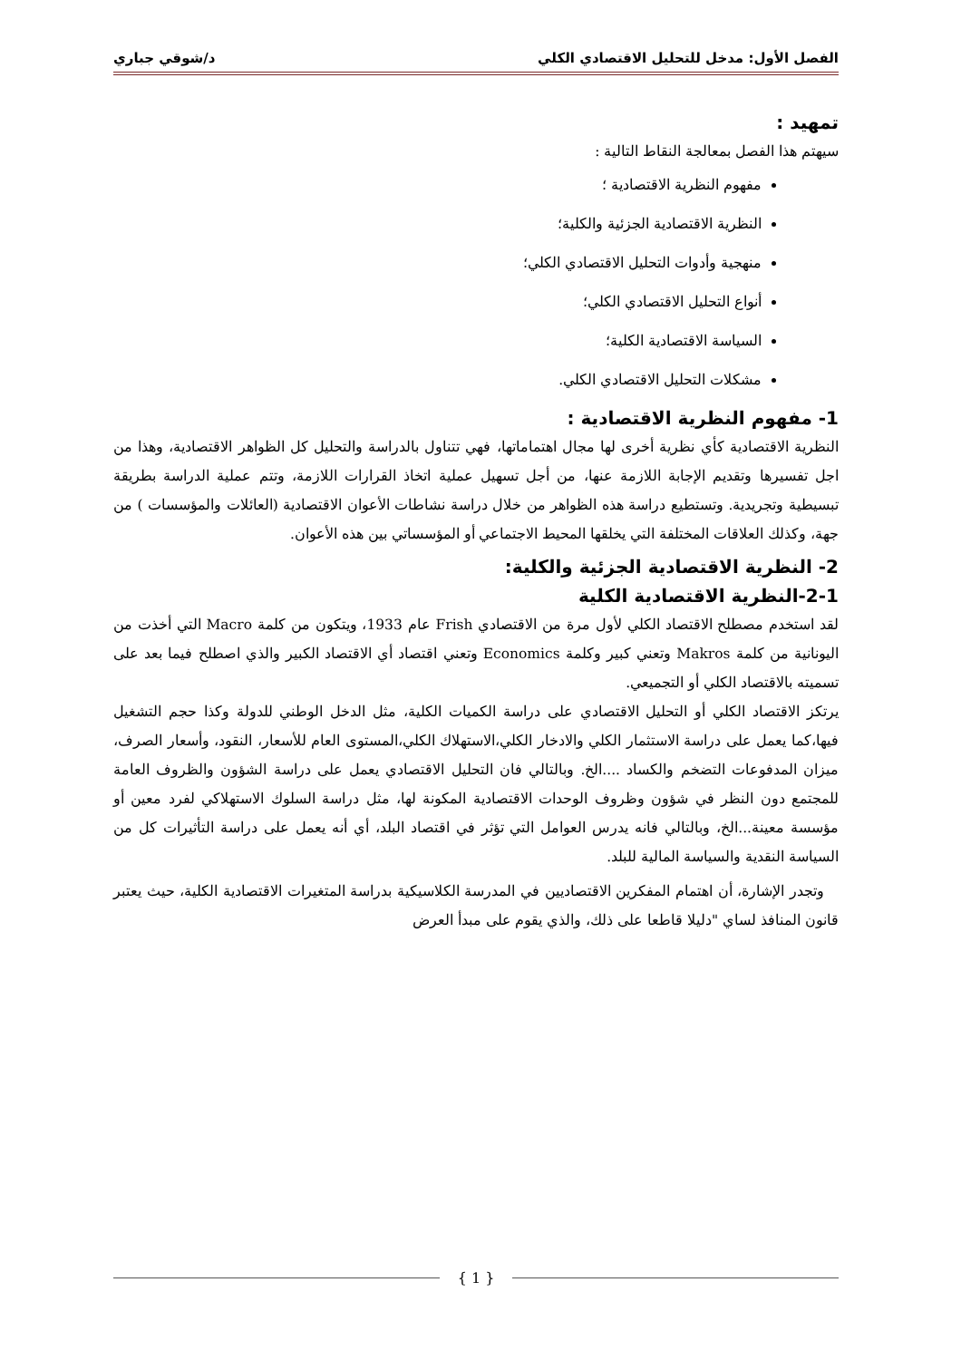الفصل الأول: مدخل للتحليل الاقتصادي الكلي د/شوقي جباري
تمهيد :
سيهتم هذا الفصل بمعالجة النقاط التالية :
مفهوم النظرية الاقتصادية ؛
النظرية الاقتصادية الجزئية والكلية؛
منهجية وأدوات التحليل الاقتصادي الكلي؛
أنواع التحليل الاقتصادي الكلي؛
السياسة الاقتصادية الكلية؛
مشكلات التحليل الاقتصادي الكلي.
1- مفهوم النظرية الاقتصادية :
النظرية الاقتصادية كأي نظرية أخرى لها مجال اهتماماتها، فهي تتناول بالدراسة والتحليل كل الظواهر الاقتصادية، وهذا من اجل تفسيرها وتقديم الإجابة اللازمة عنها، من أجل تسهيل عملية اتخاذ القرارات اللازمة، وتتم عملية الدراسة بطريقة تبسيطية وتجريدية. وتستطيع دراسة هذه الظواهر من خلال دراسة نشاطات الأعوان الاقتصادية (العائلات والمؤسسات ) من جهة، وكذلك العلاقات المختلفة التي يخلقها المحيط الاجتماعي أو المؤسساتي بين هذه الأعوان.
2- النظرية الاقتصادية الجزئية والكلية:
2-1-النظرية الاقتصادية الكلية
لقد استخدم مصطلح الاقتصاد الكلي لأول مرة من الاقتصادي Frish عام 1933، ويتكون من كلمة Macro التي أخذت من اليونانية من كلمة Makros وتعني كبير وكلمة Economics وتعني اقتصاد أي الاقتصاد الكبير والذي اصطلح فيما بعد على تسميته بالاقتصاد الكلي أو التجميعي.
يرتكز الاقتصاد الكلي أو التحليل الاقتصادي على دراسة الكميات الكلية، مثل الدخل الوطني للدولة وكذا حجم التشغيل فيها،كما يعمل على دراسة الاستثمار الكلي والادخار الكلي،الاستهلاك الكلي،المستوى العام للأسعار، النقود، وأسعار الصرف، ميزان المدفوعات التضخم والكساد ....الخ. وبالتالي فان التحليل الاقتصادي يعمل على دراسة الشؤون والظروف العامة للمجتمع دون النظر في شؤون وظروف الوحدات الاقتصادية المكونة لها، مثل دراسة السلوك الاستهلاكي لفرد معين أو مؤسسة معينة...الخ، وبالتالي فانه يدرس العوامل التي تؤثر في اقتصاد البلد، أي أنه يعمل على دراسة التأثيرات كل من السياسة النقدية والسياسة المالية للبلد.
وتجدر الإشارة، أن اهتمام المفكرين الاقتصاديين في المدرسة الكلاسيكية بدراسة المتغيرات الاقتصادية الكلية، حيث يعتبر قانون المنافذ لساي "دليلا قاطعا على ذلك، والذي يقوم على مبدأ العرض
{ 1 }